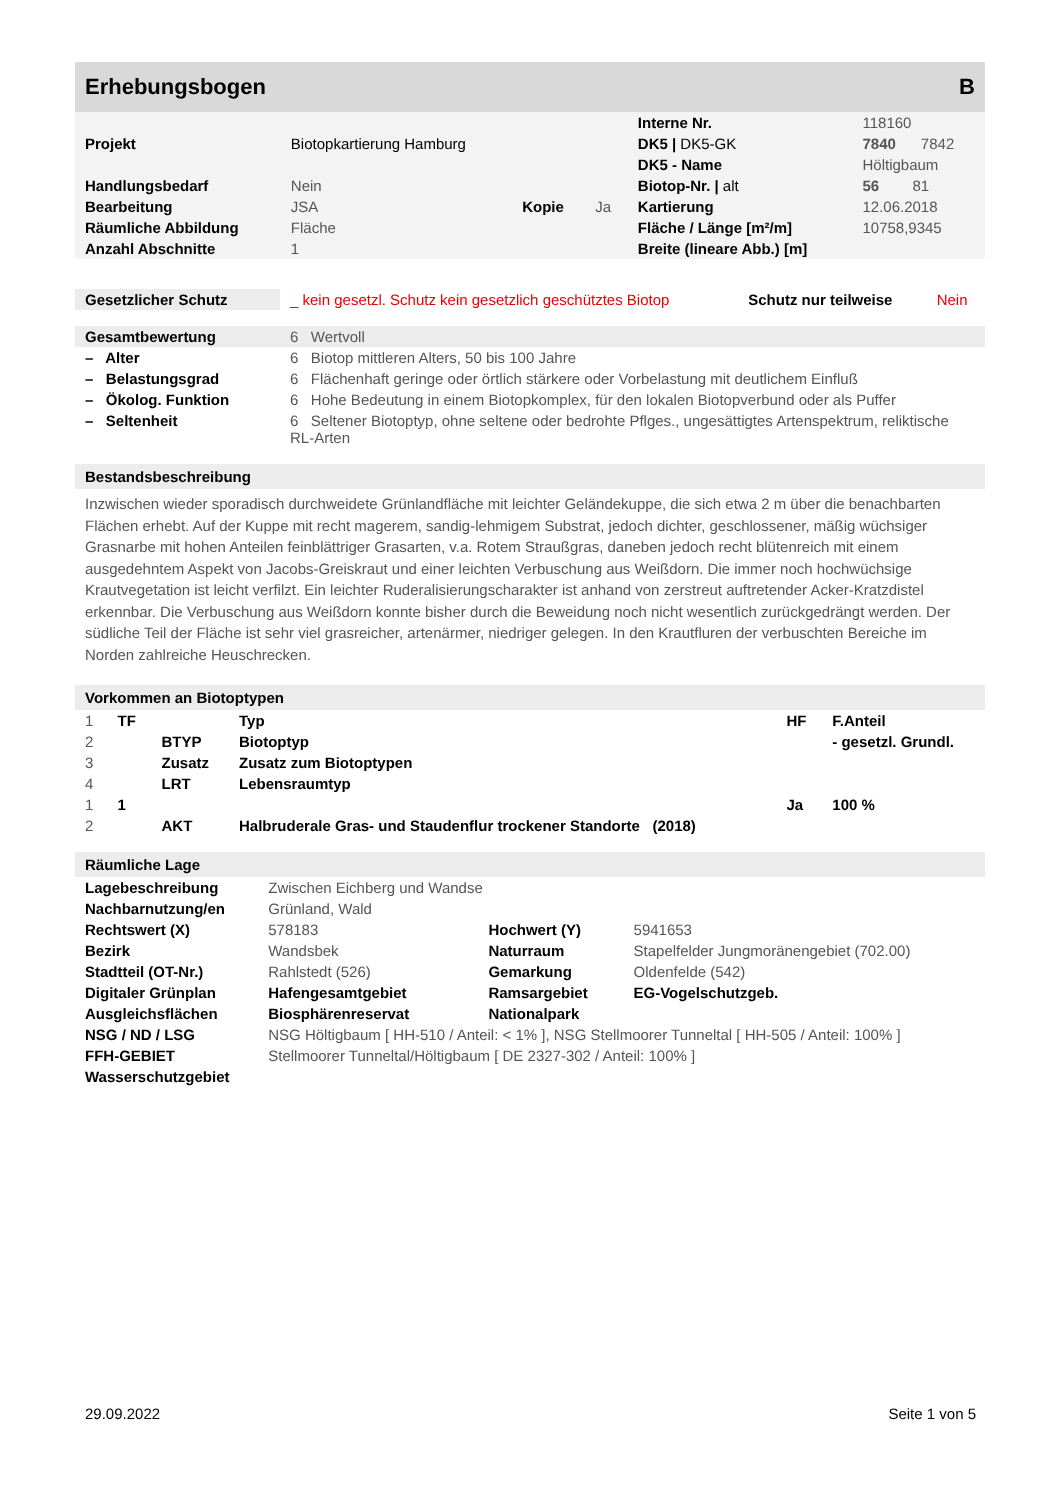Erhebungsbogen B
| | | | | Interne Nr. | 118160 |
| Projekt | Biotopkartierung Hamburg | | | DK5 / DK5-GK | 7840 7842 |
| | | | | DK5 - Name | Höltigbaum |
| Handlungsbedarf | Nein | | | Biotop-Nr. / alt | 56 81 |
| Bearbeitung | JSA | Kopie | Ja | Kartierung | 12.06.2018 |
| Räumliche Abbildung | Fläche | | | Fläche / Länge [m²/m] | 10758,9345 |
| Anzahl Abschnitte | 1 | | | Breite (lineare Abb.) [m] | |
| Gesetzlicher Schutz | _ kein gesetzl. Schutz kein gesetzlich geschütztes Biotop | Schutz nur teilweise | Nein |
| Gesamtbewertung | 6 Wertvoll |
| – Alter | 6 Biotop mittleren Alters, 50 bis 100 Jahre |
| – Belastungsgrad | 6 Flächenhaft geringe oder örtlich stärkere oder Vorbelastung mit deutlichem Einfluß |
| – Ökolog. Funktion | 6 Hohe Bedeutung in einem Biotopkomplex, für den lokalen Biotopverbund oder als Puffer |
| – Seltenheit | 6 Seltener Biotoptyp, ohne seltene oder bedrohte Pflges., ungesättigtes Artenspektrum, reliktische RL-Arten |
Bestandsbeschreibung
Inzwischen wieder sporadisch durchweidete Grünlandfläche mit leichter Geländekuppe, die sich etwa 2 m über die benachbarten Flächen erhebt. Auf der Kuppe mit recht magerem, sandig-lehmigem Substrat, jedoch dichter, geschlossener, mäßig wüchsiger Grasnarbe mit hohen Anteilen feinblättriger Grasarten, v.a. Rotem Straußgras, daneben jedoch recht blütenreich mit einem ausgedehntem Aspekt von Jacobs-Greiskraut und einer leichten Verbuschung aus Weißdorn. Die immer noch hochwüchsige Krautvegetation ist leicht verfilzt. Ein leichter Ruderalisierungscharakter ist anhand von zerstreut auftretender Acker-Kratzdistel erkennbar. Die Verbuschung aus Weißdorn konnte bisher durch die Beweidung noch nicht wesentlich zurückgedrängt werden. Der südliche Teil der Fläche ist sehr viel grasreicher, artenärmer, niedriger gelegen. In den Krautfluren der verbuschten Bereiche im Norden zahlreiche Heuschrecken.
Vorkommen an Biotoptypen
| 1 | TF | | Typ | HF | F.Anteil |
| 2 | | BTYP | Biotoptyp | | - gesetzl. Grundl. |
| 3 | | Zusatz | Zusatz zum Biotoptypen | | |
| 4 | | LRT | Lebensraumtyp | | |
| 1 | 1 | | | Ja | 100 % |
| 2 | | AKT | Halbruderale Gras- und Staudenflur trockener Standorte (2018) | | |
Räumliche Lage
| Lagebeschreibung | Zwischen Eichberg und Wandse | | | | |
| Nachbarnutzung/en | Grünland, Wald | | | | |
| Rechtswert (X) | 578183 | | Hochwert (Y) | 5941653 | |
| Bezirk | Wandsbek | | Naturraum | Stapelfelder Jungmoränengebiet (702.00) | |
| Stadtteil (OT-Nr.) | Rahlstedt (526) | | Gemarkung | Oldenfelde (542) | |
| Digitaler Grünplan | Hafengesamtgebiet | | Ramsargebiet | EG-Vogelschutzgeb. | |
| Ausgleichsflächen | Biosphärenreservat | | Nationalpark | | |
| NSG / ND / LSG | NSG Höltigbaum [ HH-510 / Anteil: < 1% ], NSG Stellmoorer Tunneltal [ HH-505 / Anteil: 100% ] | | | | |
| FFH-GEBIET | Stellmoorer Tunneltal/Höltigbaum [ DE 2327-302 / Anteil: 100% ] | | | | |
| Wasserschutzgebiet | | | | | |
29.09.2022 Seite 1 von 5